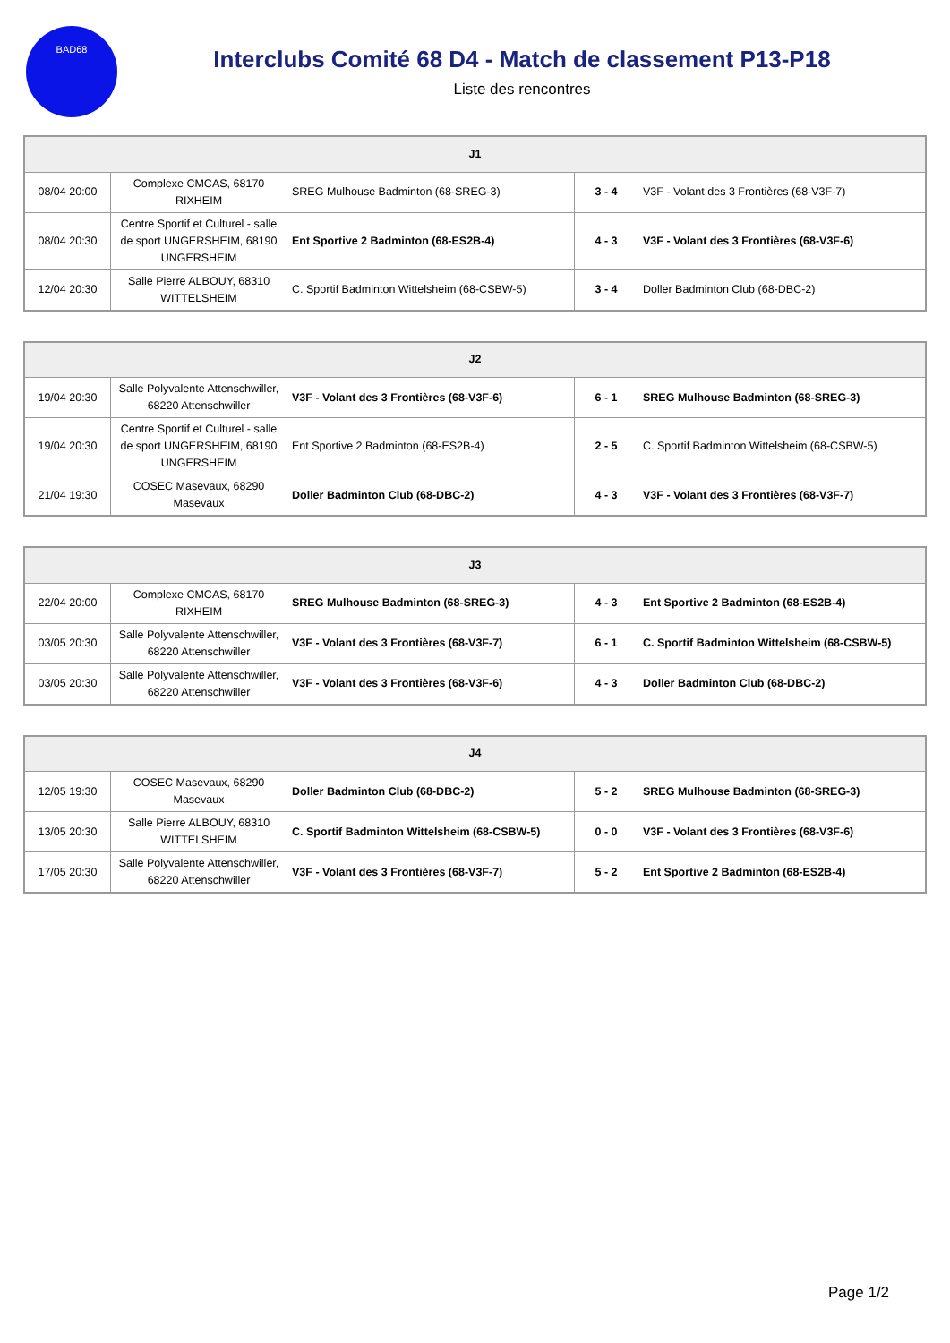BAD68
Interclubs Comité 68 D4 - Match de classement P13-P18
Liste des rencontres
| J1 | | | | |
| --- | --- | --- | --- | --- |
| 08/04 20:00 | Complexe CMCAS, 68170 RIXHEIM | SREG Mulhouse Badminton (68-SREG-3) | 3 - 4 | V3F - Volant des 3 Frontières (68-V3F-7) |
| 08/04 20:30 | Centre Sportif et Culturel - salle de sport UNGERSHEIM, 68190 UNGERSHEIM | Ent Sportive 2 Badminton (68-ES2B-4) | 4 - 3 | V3F - Volant des 3 Frontières (68-V3F-6) |
| 12/04 20:30 | Salle Pierre ALBOUY, 68310 WITTELSHEIM | C. Sportif Badminton Wittelsheim (68-CSBW-5) | 3 - 4 | Doller Badminton Club (68-DBC-2) |
| J2 | | | | |
| --- | --- | --- | --- | --- |
| 19/04 20:30 | Salle Polyvalente Attenschwiller, 68220 Attenschwiller | V3F - Volant des 3 Frontières (68-V3F-6) | 6 - 1 | SREG Mulhouse Badminton (68-SREG-3) |
| 19/04 20:30 | Centre Sportif et Culturel - salle de sport UNGERSHEIM, 68190 UNGERSHEIM | Ent Sportive 2 Badminton (68-ES2B-4) | 2 - 5 | C. Sportif Badminton Wittelsheim (68-CSBW-5) |
| 21/04 19:30 | COSEC Masevaux, 68290 Masevaux | Doller Badminton Club (68-DBC-2) | 4 - 3 | V3F - Volant des 3 Frontières (68-V3F-7) |
| J3 | | | | |
| --- | --- | --- | --- | --- |
| 22/04 20:00 | Complexe CMCAS, 68170 RIXHEIM | SREG Mulhouse Badminton (68-SREG-3) | 4 - 3 | Ent Sportive 2 Badminton (68-ES2B-4) |
| 03/05 20:30 | Salle Polyvalente Attenschwiller, 68220 Attenschwiller | V3F - Volant des 3 Frontières (68-V3F-7) | 6 - 1 | C. Sportif Badminton Wittelsheim (68-CSBW-5) |
| 03/05 20:30 | Salle Polyvalente Attenschwiller, 68220 Attenschwiller | V3F - Volant des 3 Frontières (68-V3F-6) | 4 - 3 | Doller Badminton Club (68-DBC-2) |
| J4 | | | | |
| --- | --- | --- | --- | --- |
| 12/05 19:30 | COSEC Masevaux, 68290 Masevaux | Doller Badminton Club (68-DBC-2) | 5 - 2 | SREG Mulhouse Badminton (68-SREG-3) |
| 13/05 20:30 | Salle Pierre ALBOUY, 68310 WITTELSHEIM | C. Sportif Badminton Wittelsheim (68-CSBW-5) | 0 - 0 | V3F - Volant des 3 Frontières (68-V3F-6) |
| 17/05 20:30 | Salle Polyvalente Attenschwiller, 68220 Attenschwiller | V3F - Volant des 3 Frontières (68-V3F-7) | 5 - 2 | Ent Sportive 2 Badminton (68-ES2B-4) |
Page 1/2